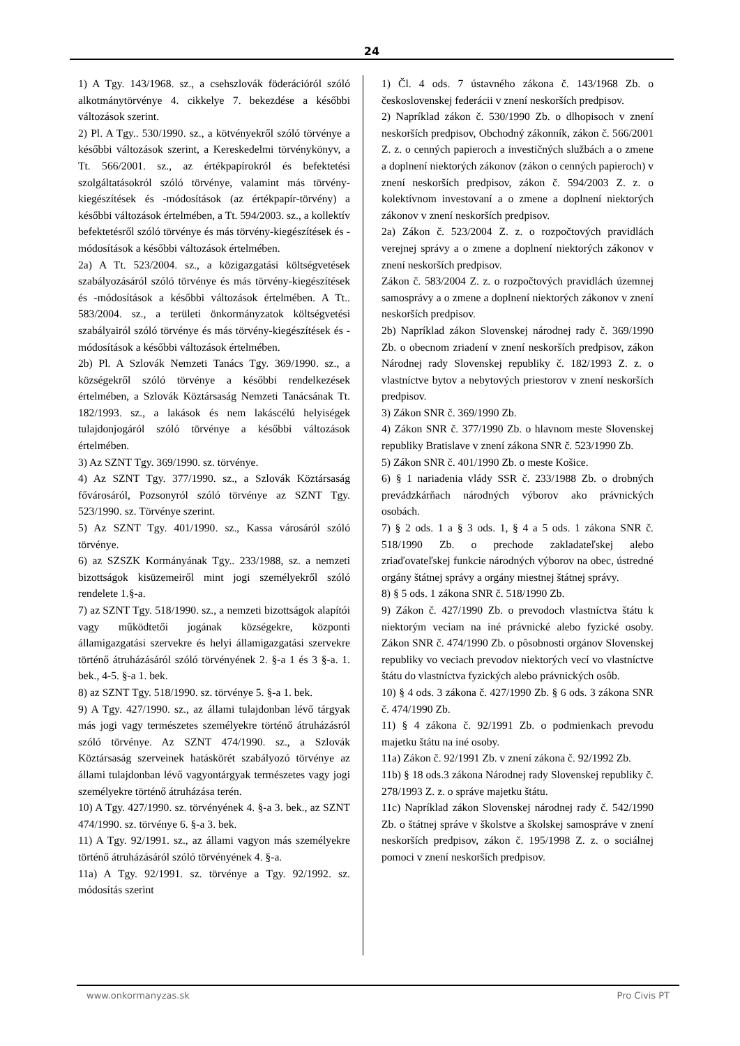24
1) A Tgy. 143/1968. sz., a csehszlovák föderációról szóló alkotmánytörvénye 4. cikkelye 7. bekezdése a későbbi változások szerint.
2) Pl. A Tgy.. 530/1990. sz., a kötvényekről szóló törvénye a későbbi változások szerint, a Kereskedelmi törvénykönyv, a Tt. 566/2001. sz., az értékpapírokról és befektetési szolgáltatásokról szóló törvénye, valamint más törvény-kiegészítések és -módosítások (az értékpapír-törvény) a későbbi változások értelmében, a Tt. 594/2003. sz., a kollektív befektetésről szóló törvénye és más törvény-kiegészítések és -módosítások a későbbi változások értelmében.
2a) A Tt. 523/2004. sz., a közigazgatási költségvetések szabályozásáról szóló törvénye és más törvény-kiegészítések és -módosítások a későbbi változások értelmében. A Tt.. 583/2004. sz., a területi önkormányzatok költségvetési szabályairól szóló törvénye és más törvény-kiegészítések és -módosítások a későbbi változások értelmében.
2b) Pl. A Szlovák Nemzeti Tanács Tgy. 369/1990. sz., a községekről szóló törvénye a későbbi rendelkezések értelmében, a Szlovák Köztársaság Nemzeti Tanácsának Tt. 182/1993. sz., a lakások és nem lakáscélú helyiségek tulajdonjogáról szóló törvénye a későbbi változások értelmében.
3) Az SZNT Tgy. 369/1990. sz. törvénye.
4) Az SZNT Tgy. 377/1990. sz., a Szlovák Köztársaság fővárosáról, Pozsonyról szóló törvénye az SZNT Tgy. 523/1990. sz. Törvénye szerint.
5) Az SZNT Tgy. 401/1990. sz., Kassa városáról szóló törvénye.
6) az SZSZK Kormányának Tgy.. 233/1988, sz. a nemzeti bizottságok kisüzemeiről mint jogi személyekről szóló rendelete 1.§-a.
7) az SZNT Tgy. 518/1990. sz., a nemzeti bizottságok alapítói vagy működtetői jogának községekre, központi államigazgatási szervekre és helyi államigazgatási szervekre történő átruházásáról szóló törvényének 2. §-a 1 és 3 §-a. 1. bek., 4-5. §-a 1. bek.
8) az SZNT Tgy. 518/1990. sz. törvénye 5. §-a 1. bek.
9) A Tgy. 427/1990. sz., az állami tulajdonban lévő tárgyak más jogi vagy természetes személyekre történő átruházásról szóló törvénye. Az SZNT 474/1990. sz., a Szlovák Köztársaság szerveinek hatáskörét szabályozó törvénye az állami tulajdonban lévő vagyontárgyak természetes vagy jogi személyekre történő átruházása terén.
10) A Tgy. 427/1990. sz. törvényének 4. §-a 3. bek., az SZNT 474/1990. sz. törvénye 6. §-a 3. bek.
11) A Tgy. 92/1991. sz., az állami vagyon más személyekre történő átruházásáról szóló törvényének 4. §-a.
11a) A Tgy. 92/1991. sz. törvénye a Tgy. 92/1992. sz. módosítás szerint
1) Čl. 4 ods. 7 ústavného zákona č. 143/1968 Zb. o československej federácii v znení neskorších predpisov.
2) Napríklad zákon č. 530/1990 Zb. o dlhopisoch v znení neskorších predpisov, Obchodný zákonník, zákon č. 566/2001 Z. z. o cenných papieroch a investičných službách a o zmene a doplnení niektorých zákonov (zákon o cenných papieroch) v znení neskorších predpisov, zákon č. 594/2003 Z. z. o kolektívnom investovaní a o zmene a doplnení niektorých zákonov v znení neskorších predpisov.
2a) Zákon č. 523/2004 Z. z. o rozpočtových pravidlách verejnej správy a o zmene a doplnení niektorých zákonov v znení neskorších predpisov.
Zákon č. 583/2004 Z. z. o rozpočtových pravidlách územnej samosprávy a o zmene a doplnení niektorých zákonov v znení neskorších predpisov.
2b) Napríklad zákon Slovenskej národnej rady č. 369/1990 Zb. o obecnom zriadení v znení neskorších predpisov, zákon Národnej rady Slovenskej republiky č. 182/1993 Z. z. o vlastníctve bytov a nebytových priestorov v znení neskorších predpisov.
3) Zákon SNR č. 369/1990 Zb.
4) Zákon SNR č. 377/1990 Zb. o hlavnom meste Slovenskej republiky Bratislave v znení zákona SNR č. 523/1990 Zb.
5) Zákon SNR č. 401/1990 Zb. o meste Košice.
6) § 1 nariadenia vlády SSR č. 233/1988 Zb. o drobných prevádzkárňach národných výborov ako právnických osobách.
7) § 2 ods. 1 a § 3 ods. 1, § 4 a 5 ods. 1 zákona SNR č. 518/1990 Zb. o prechode zakladateľskej alebo zriaďovateľskej funkcie národných výborov na obec, ústredné orgány štátnej správy a orgány miestnej štátnej správy.
8) § 5 ods. 1 zákona SNR č. 518/1990 Zb.
9) Zákon č. 427/1990 Zb. o prevodoch vlastníctva štátu k niektorým veciam na iné právnické alebo fyzické osoby. Zákon SNR č. 474/1990 Zb. o pôsobnosti orgánov Slovenskej republiky vo veciach prevodov niektorých vecí vo vlastníctve štátu do vlastníctva fyzických alebo právnických osôb.
10) § 4 ods. 3 zákona č. 427/1990 Zb. § 6 ods. 3 zákona SNR č. 474/1990 Zb.
11) § 4 zákona č. 92/1991 Zb. o podmienkach prevodu majetku štátu na iné osoby.
11a) Zákon č. 92/1991 Zb. v znení zákona č. 92/1992 Zb.
11b) § 18 ods.3 zákona Národnej rady Slovenskej republiky č. 278/1993 Z. z. o správe majetku štátu.
11c) Napríklad zákon Slovenskej národnej rady č. 542/1990 Zb. o štátnej správe v školstve a školskej samospráve v znení neskorších predpisov, zákon č. 195/1998 Z. z. o sociálnej pomoci v znení neskorších predpisov.
www.onkormanyzas.sk Pro Civis PT